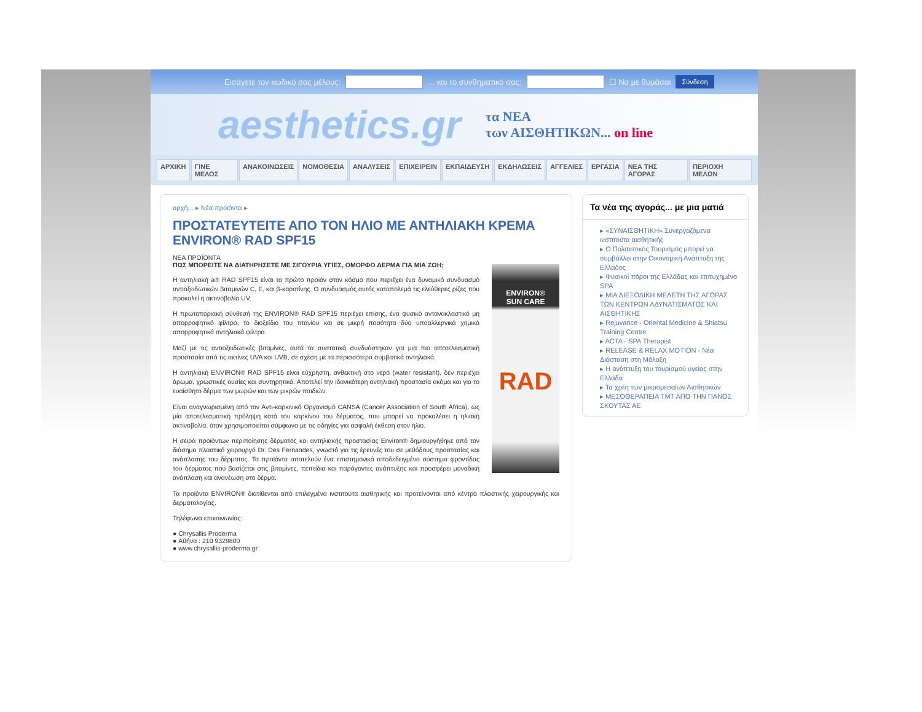Εισάγετε τον κωδικό σας μέλους: ... και το συνθηματικό σας: ☐ Να με θυμάσαι Σύνδεση
aesthetics.gr
τα ΝΕΑ
των ΑΙΣΘΗΤΙΚΩΝ... on line
ΑΡΧΙΚΗ ΓΙΝΕ ΜΕΛΟΣ ΑΝΑΚΟΙΝΩΣΕΙΣ ΝΟΜΟΘΕΣΙΑ ΑΝΑΛΥΣΕΙΣ ΕΠΙΧΕΙΡΕΙΝ ΕΚΠΑΙΔΕΥΣΗ ΕΚΔΗΛΩΣΕΙΣ ΑΓΓΕΛΙΕΣ ΕΡΓΑΣΙΑ ΝΕΑ ΤΗΣ ΑΓΟΡΑΣ ΠΕΡΙΟΧΗ ΜΕΛΩΝ
αρχή... ▸ Νέα προϊόντα ▸
ΠΡΟΣΤΑΤΕΥΤΕΙΤΕ ΑΠΟ ΤΟΝ ΗΛΙΟ ΜΕ ΑΝΤΗΛΙΑΚΗ ΚΡΕΜΑ ENVIRON® RAD SPF15
ΝΕΑ ΠΡΟΪΟΝΤΑ
ENVIRON®
SUN CARE
RAD
ΠΩΣ ΜΠΟΡΕΙΤΕ ΝΑ ΔΙΑΤΗΡΗΣΕΤΕ ΜΕ ΣΙΓΟΥΡΙΑ ΥΓΙΕΣ, ΟΜΟΡΦΟ ΔΕΡΜΑ ΓΙΑ ΜΙΑ ΖΩΗ;
Η αντηλιακή a® RAD SPF15 είναι το πρώτο προϊόν στον κόσμο που περιέχει ένα δυναμικό συνδυασμό αντιοξειδωτικών βιταμινών C, E, και β-καροτίνης. Ο συνδυασμός αυτός καταπολεμά τις ελεύθερες ρίζες που προκαλεί η ακτινοβολία UV.
Η πρωτοποριακή σύνθεσή της ENVIRON® RAD SPF15 περιέχει επίσης, ένα φυσικό αντανακλαστικό μη απορροφητικό φίλτρο, το διοξείδιο του τιτανίου και σε μικρή ποσότητα δύο υποαλλεργικά χημικά απορροφητικά αντηλιακά φίλτρα.
Μαζί με τις αντιοξειδωτικές βιταμίνες, αυτά τα συστατικά συνδυάστηκαν για μια πιο αποτελεσματική προστασία από τις ακτίνες UVA και UVB, σε σχέση με τα περισσότερα συμβατικά αντηλιακά.
Η αντηλιακή ENVIRON® RAD SPF15 είναι εύχρηστη, ανθεκτική στο νερό (water resistant), δεν περιέχει άρωμα, χρωστικές ουσίες και συντηρητικά. Αποτελεί την ιδανικότερη αντηλιακή προστασία ακόμα και για το ευαίσθητο δέρμα των μωρών και των μικρών παιδιών.
Είναι αναγνωρισμένη από τον Αντι-καρκινικό Οργανισμό CANSA (Cancer Association of South Africa), ως μία αποτελεσματική πρόληψη κατά του καρκίνου του δέρματος, που μπορεί να προκαλέσει η ηλιακή ακτινοβολία, όταν χρησιμοποιείται σύμφωνα με τις οδηγίες για ασφαλή έκθεση στον ήλιο.
Η σειρά προϊόντων περιποίησης δέρματος και αντηλιακής προστασίας Environ® δημιουργήθηκε από τον διάσημο πλαστικό χειρουργό Dr. Des Fernandes, γνωστό για τις έρευνές του σε μεθόδους προστασίας και ανάπλασης του δέρματος. Τα προϊόντα αποτελούν ένα επιστημονικά αποδεδειγμένο σύστημα φροντίδας του δέρματος που βασίζεται στις βιταμίνες, πεπτίδια και παράγοντες ανάπτυξης και προσφέρει μοναδική ανάπλαση και ανανέωση στο δέρμα.
Τα προϊόντα ENVIRON® διατίθενται από επιλεγμένα ινστιτούτα αισθητικής και προτείνονται από κέντρα πλαστικής χειρουργικής και δερματολογίας.
Τηλέφωνα επικοινωνίας:
● Chrysallis Proderma
● Αθήνα : 210 9329800
● www.chrysallis-proderma.gr
Τα νέα της αγοράς... με μια ματιά
▸ «ΣΥΝΑΙΣΘΗΤΙΚΗ» Συνεργαζόμενα ινστιτούτα αισθητικής
▸ Ο Πολιτιστικός Τουρισμός μπορεί να συμβάλλει στην Οικονομική Ανάπτυξη της Ελλάδος
▸ Φυσικοί πόροι της Ελλάδας και επιτυχημένο SPA
▸ ΜΙΑ ΔΙΕΞΟΔΙΚΗ ΜΕΛΕΤΗ ΤΗΣ ΑΓΟΡΑΣ ΤΩΝ ΚΕΝΤΡΩΝ ΑΔΥΝΑΤΙΣΜΑΤΟΣ ΚΑΙ ΑΙΣΘΗΤΙΚΗΣ
▸ Rejuvance - Oriental Medicine & Shiatsu Training Centre
▸ ACTA - SPA Therapist
▸ RELEASE & RELAX MOTION - Νέα Διάσταση στη Μάλαξη
▸ Η ανάπτυξη του τουρισμού υγείας στην Ελλάδα
▸ Τα χρέη των μικρομεσαίων Αισθητικών
▸ ΜΕΣΟΘΕΡΑΠΕΙΑ ΤΜΤ ΑΠΟ ΤΗΝ ΠΑΝΟΣ ΣΚΟΥΤΑΣ ΑΕ